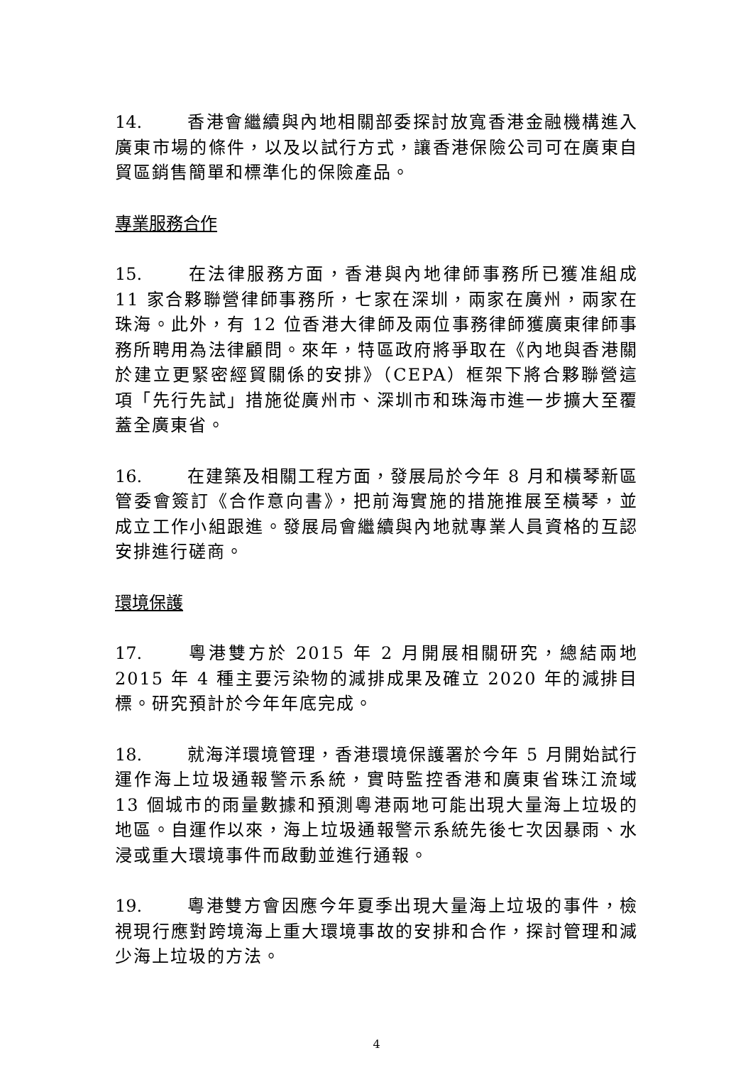14. 香港會繼續與內地相關部委探討放寬香港金融機構進入廣東市場的條件，以及以試行方式，讓香港保險公司可在廣東自貿區銷售簡單和標準化的保險產品。
專業服務合作
15. 在法律服務方面，香港與內地律師事務所已獲准組成 11 家合夥聯營律師事務所，七家在深圳，兩家在廣州，兩家在珠海。此外，有 12 位香港大律師及兩位事務律師獲廣東律師事務所聘用為法律顧問。來年，特區政府將爭取在《內地與香港關於建立更緊密經貿關係的安排》（CEPA）框架下將合夥聯營這項「先行先試」措施從廣州市、深圳市和珠海市進一步擴大至覆蓋全廣東省。
16. 在建築及相關工程方面，發展局於今年 8 月和橫琴新區管委會簽訂《合作意向書》，把前海實施的措施推展至橫琴，並成立工作小組跟進。發展局會繼續與內地就專業人員資格的互認安排進行磋商。
環境保護
17. 粵港雙方於 2015 年 2 月開展相關研究，總結兩地 2015 年 4 種主要污染物的減排成果及確立 2020 年的減排目標。研究預計於今年年底完成。
18. 就海洋環境管理，香港環境保護署於今年 5 月開始試行運作海上垃圾通報警示系統，實時監控香港和廣東省珠江流域 13 個城市的雨量數據和預測粵港兩地可能出現大量海上垃圾的地區。自運作以來，海上垃圾通報警示系統先後七次因暴雨、水浸或重大環境事件而啟動並進行通報。
19. 粵港雙方會因應今年夏季出現大量海上垃圾的事件，檢視現行應對跨境海上重大環境事故的安排和合作，探討管理和減少海上垃圾的方法。
4